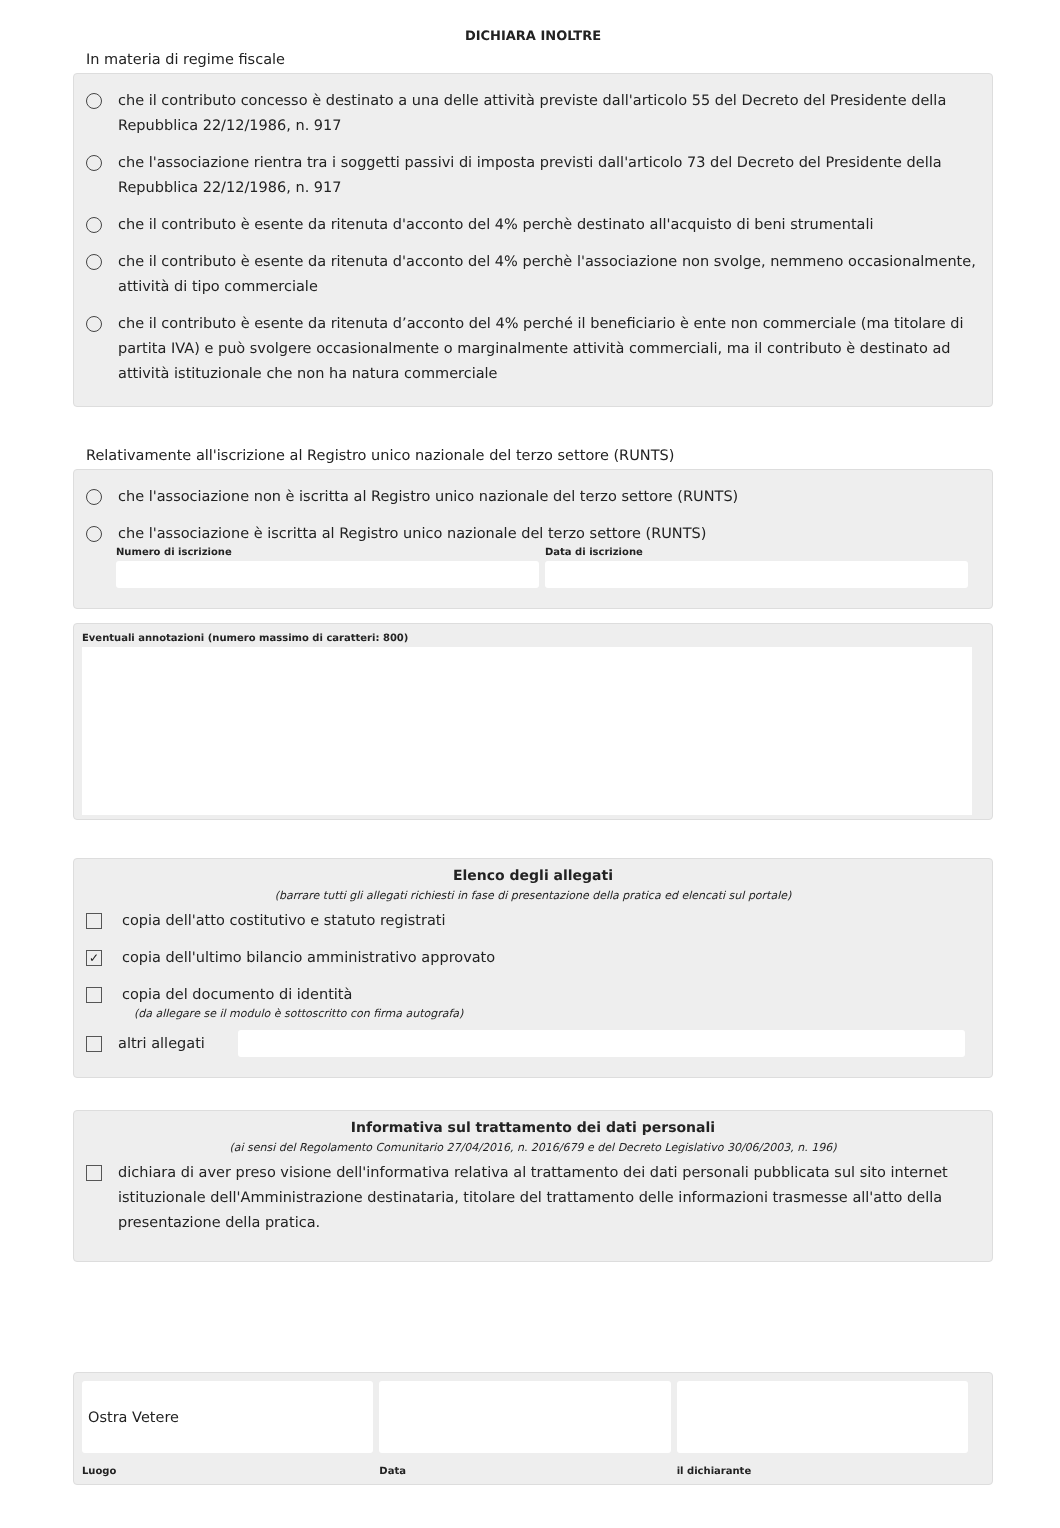DICHIARA INOLTRE
In materia di regime fiscale
che il contributo concesso è destinato a una delle attività previste dall'articolo 55 del Decreto del Presidente della Repubblica 22/12/1986, n. 917
che l'associazione rientra tra i soggetti passivi di imposta previsti dall'articolo 73 del Decreto del Presidente della Repubblica 22/12/1986, n. 917
che il contributo è esente da ritenuta d'acconto del 4% perchè destinato all'acquisto di beni strumentali
che il contributo è esente da ritenuta d'acconto del 4% perchè l'associazione non svolge, nemmeno occasionalmente, attività di tipo commerciale
che il contributo è esente da ritenuta d’acconto del 4% perché il beneficiario è ente non commerciale (ma titolare di partita IVA) e può svolgere occasionalmente o marginalmente attività commerciali, ma il contributo è destinato ad attività istituzionale che non ha natura commerciale
Relativamente all'iscrizione al Registro unico nazionale del terzo settore (RUNTS)
che l'associazione non è iscritta al Registro unico nazionale del terzo settore (RUNTS)
che l'associazione è iscritta al Registro unico nazionale del terzo settore (RUNTS)
Numero di iscrizione Data di iscrizione
Eventuali annotazioni (numero massimo di caratteri: 800)
Elenco degli allegati
(barrare tutti gli allegati richiesti in fase di presentazione della pratica ed elencati sul portale)
copia dell'atto costitutivo e statuto registrati
✓ copia dell'ultimo bilancio amministrativo approvato
copia del documento di identità
(da allegare se il modulo è sottoscritto con firma autografa)
altri allegati
Informativa sul trattamento dei dati personali
(ai sensi del Regolamento Comunitario 27/04/2016, n. 2016/679 e del Decreto Legislativo 30/06/2003, n. 196)
dichiara di aver preso visione dell'informativa relativa al trattamento dei dati personali pubblicata sul sito internet istituzionale dell'Amministrazione destinataria, titolare del trattamento delle informazioni trasmesse all'atto della presentazione della pratica.
Ostra Vetere
Luogo
Data il dichiarante